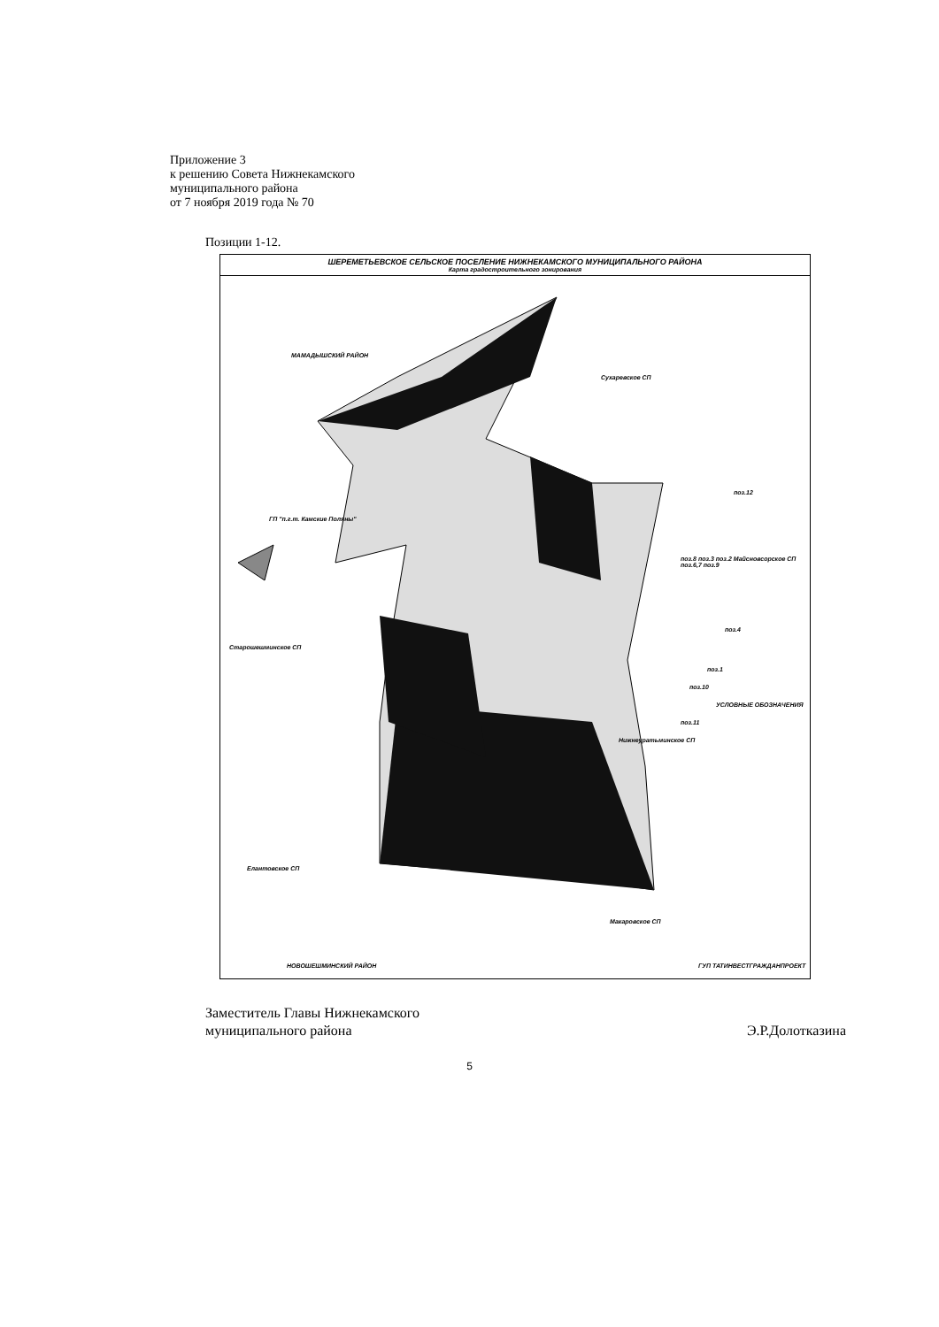Приложение 3
к решению Совета Нижнекамского
муниципального района
от 7 ноября 2019 года № 70
Позиции 1-12.
ШЕРЕМЕТЬЕВСКОЕ СЕЛЬСКОЕ ПОСЕЛЕНИЕ НИЖНЕКАМСКОГО МУНИЦИПАЛЬНОГО РАЙОНА
Карта градостроительного зонирования
МАМАДЫШСКИЙ РАЙОН
Сухаревское СП
поз.12
ГП "п.г.т. Камские Поляны"
поз.8 поз.3 поз.2 Майсновсорское СП поз.6,7 поз.9
поз.4
Старошешминское СП
поз.1
поз.10
УСЛОВНЫЕ ОБОЗНАЧЕНИЯ
поз.11
Нижнеуратьминское СП
Елантовское СП
Макаровское СП
НОВОШЕШМИНСКИЙ РАЙОН ГУП ТАТИНВЕСТГРАЖДАНПРОЕКТ
Заместитель Главы Нижнекамского
муниципального района
Э.Р.Долотказина
5